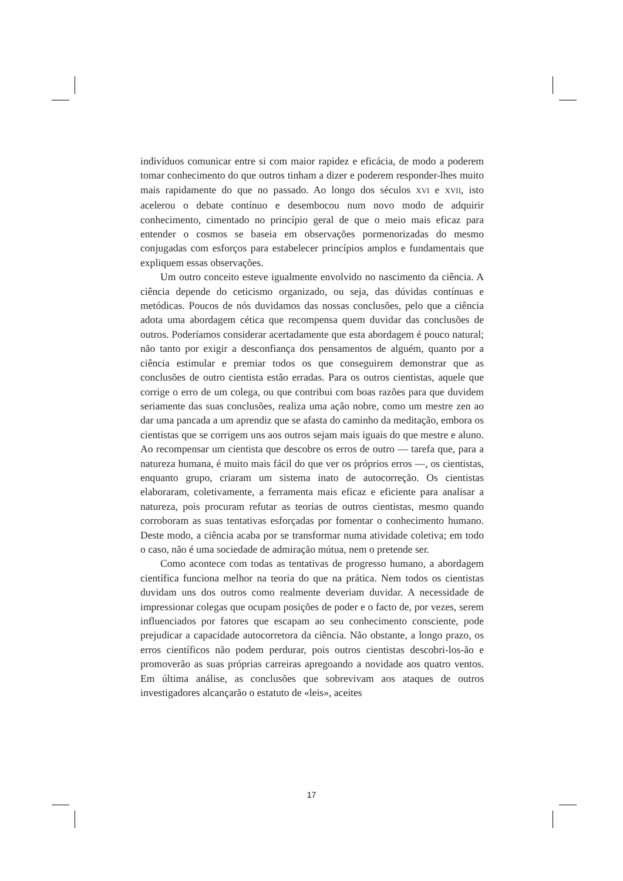indivíduos comunicar entre si com maior rapidez e eficácia, de modo a poderem tomar conhecimento do que outros tinham a dizer e poderem responder-lhes muito mais rapidamente do que no passado. Ao longo dos séculos XVI e XVII, isto acelerou o debate contínuo e desembocou num novo modo de adquirir conhecimento, cimentado no princípio geral de que o meio mais eficaz para entender o cosmos se baseia em observações pormenorizadas do mesmo conjugadas com esforços para estabelecer princípios amplos e fundamentais que expliquem essas observações.
Um outro conceito esteve igualmente envolvido no nascimento da ciência. A ciência depende do ceticismo organizado, ou seja, das dúvidas contínuas e metódicas. Poucos de nós duvidamos das nossas conclusões, pelo que a ciência adota uma abordagem cética que recompensa quem duvidar das conclusões de outros. Poderíamos considerar acertadamente que esta abordagem é pouco natural; não tanto por exigir a desconfiança dos pensamentos de alguém, quanto por a ciência estimular e premiar todos os que conseguirem demonstrar que as conclusões de outro cientista estão erradas. Para os outros cientistas, aquele que corrige o erro de um colega, ou que contribui com boas razões para que duvidem seriamente das suas conclusões, realiza uma ação nobre, como um mestre zen ao dar uma pancada a um aprendiz que se afasta do caminho da meditação, embora os cientistas que se corrigem uns aos outros sejam mais iguais do que mestre e aluno. Ao recompensar um cientista que descobre os erros de outro — tarefa que, para a natureza humana, é muito mais fácil do que ver os próprios erros —, os cientistas, enquanto grupo, criaram um sistema inato de autocorreção. Os cientistas elaboraram, coletivamente, a ferramenta mais eficaz e eficiente para analisar a natureza, pois procuram refutar as teorias de outros cientistas, mesmo quando corroboram as suas tentativas esforçadas por fomentar o conhecimento humano. Deste modo, a ciência acaba por se transformar numa atividade coletiva; em todo o caso, não é uma sociedade de admiração mútua, nem o pretende ser.
Como acontece com todas as tentativas de progresso humano, a abordagem científica funciona melhor na teoria do que na prática. Nem todos os cientistas duvidam uns dos outros como realmente deveriam duvidar. A necessidade de impressionar colegas que ocupam posições de poder e o facto de, por vezes, serem influenciados por fatores que escapam ao seu conhecimento consciente, pode prejudicar a capacidade autocorretora da ciência. Não obstante, a longo prazo, os erros científicos não podem perdurar, pois outros cientistas descobri-los-ão e promoverão as suas próprias carreiras apregoando a novidade aos quatro ventos. Em última análise, as conclusões que sobrevivam aos ataques de outros investigadores alcançarão o estatuto de «leis», aceites
17